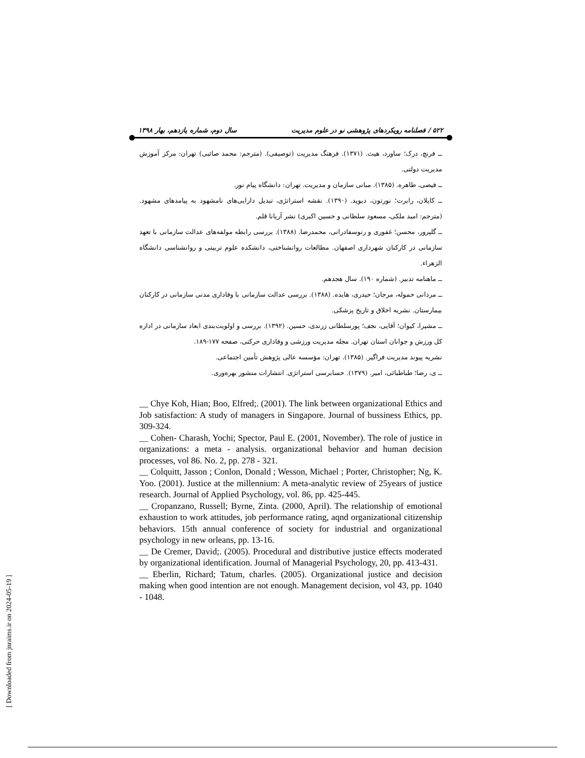۵۲۲ / فصلنامه رویکردهای پژوهشی نو در علوم مدیریت سال دوم، شماره یازدهم، بهار ۱۳۹۸
ــ فرنچ، درک؛ ساورد، هیث. (۱۳۷۱). فرهنگ مدیریت (توصیفی). (مترجم: محمد صائبی) تهران: مرکز آموزش مدیریت دولتی.
ــ فیضی، طاهره. (۱۳۸۵). مبانی سازمان و مدیریت. تهران: دانشگاه پیام نور.
ــ کاپلان، رابرت؛ نورتون، دیوید. (۱۳۹۰). نقشه استراتژی، تبدیل دارایی‌های نامشهود به پیامدهای مشهود. (مترجم: امید ملکی، مسعود سلطانی و حسین اکبری) نشر آریانا قلم.
ــ گلپرور، محسن؛ غفوری و رنوسفادرانی، محمدرضا. (۱۳۸۸). بررسی رابطه مولفه‌های عدالت سازمانی با تعهد سازمانی در کارکنان شهرداری اصفهان. مطالعات روانشناختی، دانشکده علوم تربیتی و روانشناسی دانشگاه الزهراء.
ــ ماهنامه تدبیر. (شماره ۱۹۰). سال هجدهم.
ــ مردانی حموله، مرجان؛ حیدری، هایده. (۱۳۸۸). بررسی عدالت سازمانی با وفاداری مدنی سازمانی در کارکنان بیمارستان. نشریه اخلاق و تاریخ پزشکی.
ــ مشیرا، کیوان؛ آقایی، نجف؛ پورسلطانی زرندی، حسین. (۱۳۹۲). بررسی و اولویت‌بندی ابعاد سازمانی در اداره کل ورزش و جوانان استان تهران. مجله مدیریت ورزشی و وفاداری حرکتی، صفحه ۱۷۷-۱۸۹.
نشریه پیوند مدیریت فراگیر. (۱۳۸۵). تهران: مؤسسه عالی پژوهش تأمین اجتماعی.
ــ ی، رضا؛ طباطبائی، امیر. (۱۳۷۹). حسابرسی استراتژی. انتشارات منشور بهره‌وری.
__ Chye Koh, Hian; Boo, Elfred;. (2001). The link between organizational Ethics and Job satisfaction: A study of managers in Singapore. Journal of bussiness Ethics, pp. 309-324.
__ Cohen- Charash, Yochi; Spector, Paul E. (2001, November). The role of justice in organizations: a meta - analysis. organizational behavior and human decision processes, vol 86. No. 2, pp. 278 - 321.
__ Colquitt, Jasson ; Conlon, Donald ; Wesson, Michael ; Porter, Christopher; Ng, K. Yoo. (2001). Justice at the millennium: A meta-analytic review of 25years of justice research. Journal of Applied Psychology, vol. 86, pp. 425-445.
__ Cropanzano, Russell; Byrne, Zinta. (2000, April). The relationship of emotional exhaustion to work attitudes, job performance rating, aqnd organizational citizenship behaviors. 15th annual conference of society for industrial and organizational psychology in new orleans, pp. 13-16.
__ De Cremer, David;. (2005). Procedural and distributive justice effects moderated by organizational identification. Journal of Managerial Psychology, 20, pp. 413-431.
__ Eberlin, Richard; Tatum, charles. (2005). Organizational justice and decision making when good intention are not enough. Management decision, vol 43, pp. 1040 - 1048.
[ Downloaded from jnraims.ir on 2024-05-19 ]